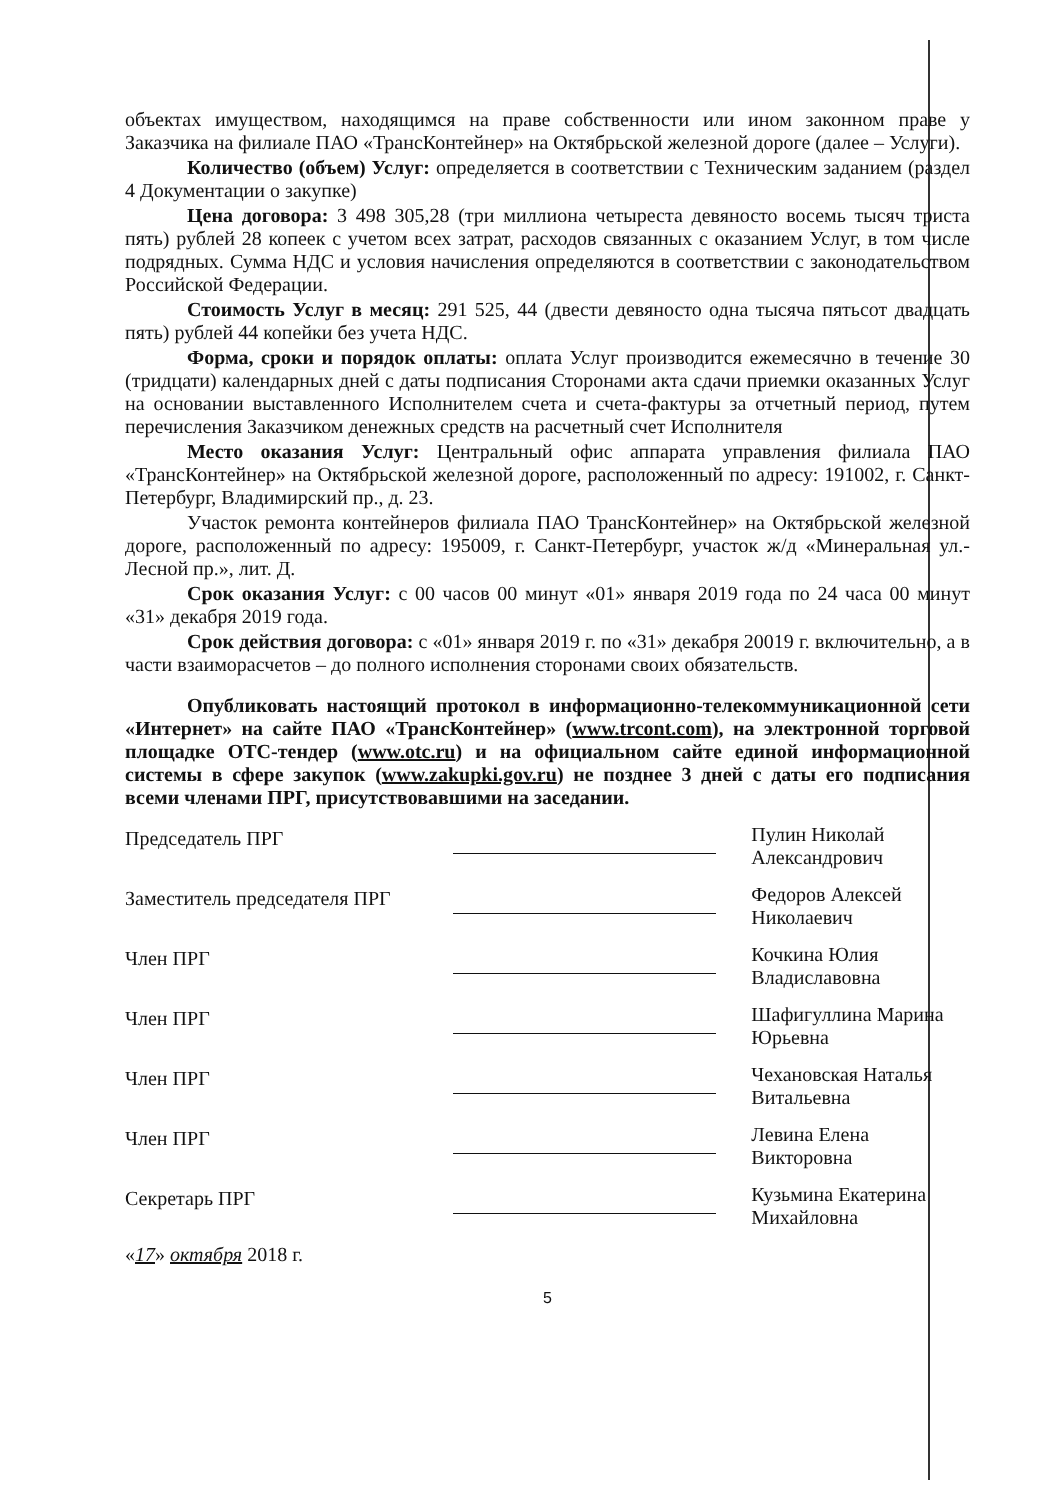объектах имуществом, находящимся на праве собственности или ином законном праве у Заказчика на филиале ПАО «ТрансКонтейнер» на Октябрьской железной дороге (далее – Услуги).
Количество (объем) Услуг: определяется в соответствии с Техническим заданием (раздел 4 Документации о закупке)
Цена договора: 3 498 305,28 (три миллиона четыреста девяносто восемь тысяч триста пять) рублей 28 копеек с учетом всех затрат, расходов связанных с оказанием Услуг, в том числе подрядных. Сумма НДС и условия начисления определяются в соответствии с законодательством Российской Федерации.
Стоимость Услуг в месяц: 291 525, 44 (двести девяносто одна тысяча пятьсот двадцать пять) рублей 44 копейки без учета НДС.
Форма, сроки и порядок оплаты: оплата Услуг производится ежемесячно в течение 30 (тридцати) календарных дней с даты подписания Сторонами акта сдачи приемки оказанных Услуг на основании выставленного Исполнителем счета и счета-фактуры за отчетный период, путем перечисления Заказчиком денежных средств на расчетный счет Исполнителя
Место оказания Услуг: Центральный офис аппарата управления филиала ПАО «ТрансКонтейнер» на Октябрьской железной дороге, расположенный по адресу: 191002, г. Санкт-Петербург, Владимирский пр., д. 23.
Участок ремонта контейнеров филиала ПАО ТрансКонтейнер» на Октябрьской железной дороге, расположенный по адресу: 195009, г. Санкт-Петербург, участок ж/д «Минеральная ул.- Лесной пр.», лит. Д.
Срок оказания Услуг: с 00 часов 00 минут «01» января 2019 года по 24 часа 00 минут «31» декабря 2019 года.
Срок действия договора: с «01» января 2019 г. по «31» декабря 20019 г. включительно, а в части взаиморасчетов – до полного исполнения сторонами своих обязательств.
Опубликовать настоящий протокол в информационно-телекоммуникационной сети «Интернет» на сайте ПАО «ТрансКонтейнер» (www.trcont.com), на электронной торговой площадке ОТС-тендер (www.otc.ru) и на официальном сайте единой информационной системы в сфере закупок (www.zakupki.gov.ru) не позднее 3 дней с даты его подписания всеми членами ПРГ, присутствовавшими на заседании.
Председатель ПРГ
Пулин Николай Александрович
Заместитель председателя ПРГ
Федоров Алексей Николаевич
Член ПРГ
Кочкина Юлия Владиславовна
Член ПРГ
Шафигуллина Марина Юрьевна
Член ПРГ
Чехановская Наталья Витальевна
Член ПРГ
Левина Елена Викторовна
Секретарь ПРГ
Кузьмина Екатерина Михайловна
«17» октября 2018 г.
5